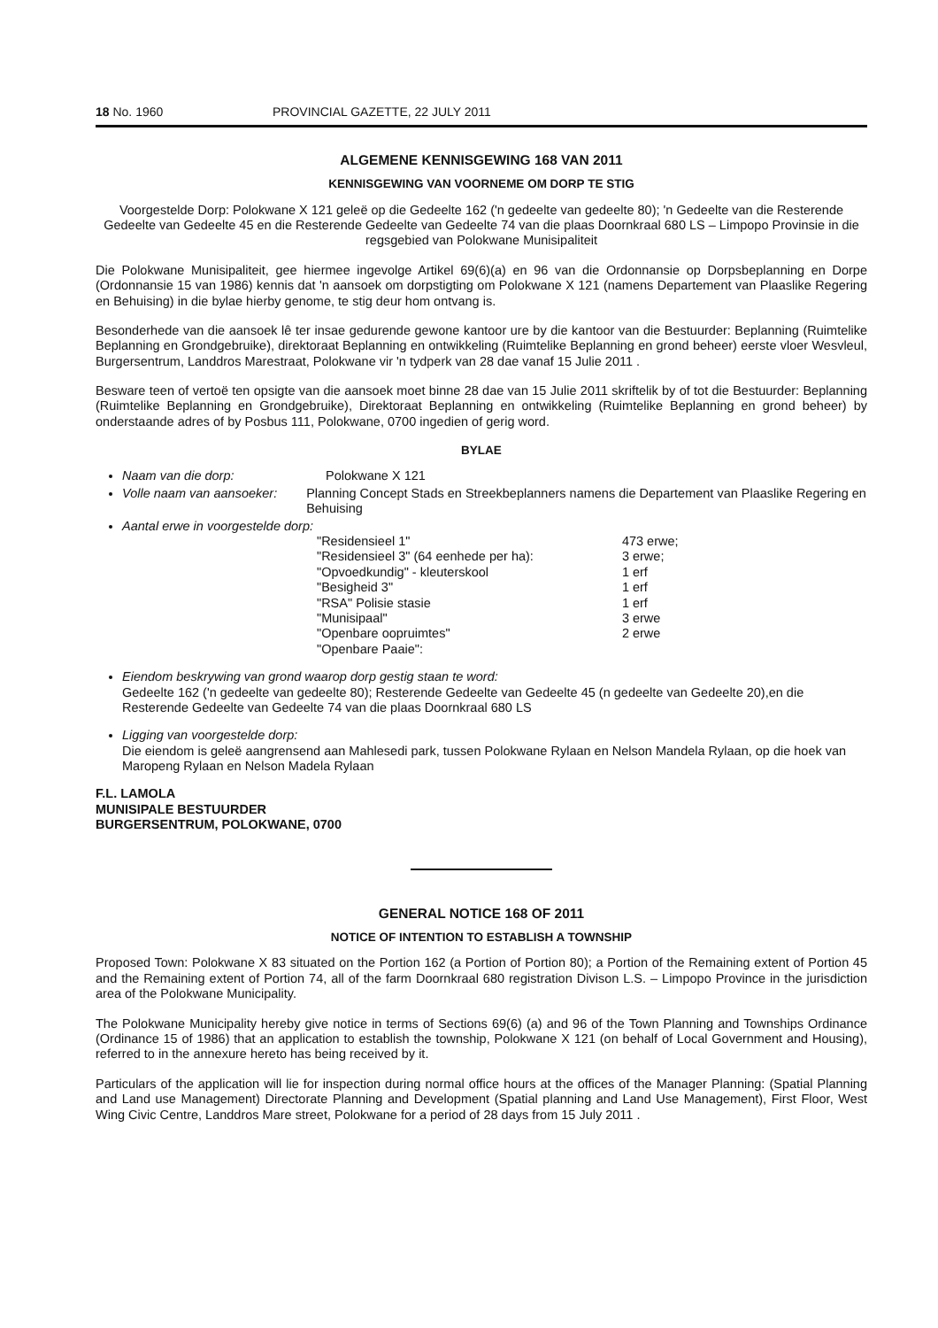18 No. 1960 PROVINCIAL GAZETTE, 22 JULY 2011
ALGEMENE KENNISGEWING 168 VAN 2011
KENNISGEWING VAN VOORNEME OM DORP TE STIG
Voorgestelde Dorp: Polokwane X 121 geleë op die Gedeelte 162 ('n gedeelte van gedeelte 80); 'n Gedeelte van die Resterende Gedeelte van Gedeelte 45 en die Resterende Gedeelte van Gedeelte 74 van die plaas Doornkraal 680 LS – Limpopo Provinsie in die regsgebied van Polokwane Munisipaliteit
Die Polokwane Munisipaliteit, gee hiermee ingevolge Artikel 69(6)(a) en 96 van die Ordonnansie op Dorpsbeplanning en Dorpe (Ordonnansie 15 van 1986) kennis dat 'n aansoek om dorpstigting om Polokwane X 121 (namens Departement van Plaaslike Regering en Behuising) in die bylae hierby genome, te stig deur hom ontvang is.
Besonderhede van die aansoek lê ter insae gedurende gewone kantoor ure by die kantoor van die Bestuurder: Beplanning (Ruimtelike Beplanning en Grondgebruike), direktoraat Beplanning en ontwikkeling (Ruimtelike Beplanning en grond beheer) eerste vloer Wesvleul, Burgersentrum, Landdros Marestraat, Polokwane vir 'n tydperk van 28 dae vanaf 15 Julie 2011 .
Besware teen of vertoë ten opsigte van die aansoek moet binne 28 dae van 15 Julie 2011 skriftelik by of tot die Bestuurder: Beplanning (Ruimtelike Beplanning en Grondgebruike), Direktoraat Beplanning en ontwikkeling (Ruimtelike Beplanning en grond beheer) by onderstaande adres of by Posbus 111, Polokwane, 0700 ingedien of gerig word.
BYLAE
Naam van die dorp: Polokwane X 121
Volle naam van aansoeker: Planning Concept Stads en Streekbeplanners namens die Departement van Plaaslike Regering en Behuising
Aantal erwe in voorgestelde dorp:
| "Residensieel 1" | 473 erwe; |
| "Residensieel 3" (64 eenhede per ha): | 3 erwe; |
| "Opvoedkundig" - kleuterskool | 1 erf |
| "Besigheid 3" | 1 erf |
| "RSA" Polisie stasie | 1 erf |
| "Munisipaal" | 3 erwe |
| "Openbare oopruimtes" | 2 erwe |
| "Openbare Paaie": | |
Eiendom beskrywing van grond waarop dorp gestig staan te word:
Gedeelte 162 ('n gedeelte van gedeelte 80); Resterende Gedeelte van Gedeelte 45 (n gedeelte van Gedeelte 20),en die Resterende Gedeelte van Gedeelte 74 van die plaas Doornkraal 680 LS
Ligging van voorgestelde dorp:
Die eiendom is geleë aangrensend aan Mahlesedi park, tussen Polokwane Rylaan en Nelson Mandela Rylaan, op die hoek van Maropeng Rylaan en Nelson Madela Rylaan
F.L. LAMOLA
MUNISIPALE BESTUURDER
BURGERSENTRUM, POLOKWANE, 0700
GENERAL NOTICE 168 OF 2011
NOTICE OF INTENTION TO ESTABLISH A TOWNSHIP
Proposed Town: Polokwane X 83 situated on the Portion 162 (a Portion of Portion 80); a Portion of the Remaining extent of Portion 45 and the Remaining extent of Portion 74, all of the farm Doornkraal 680 registration Divison L.S. – Limpopo Province in the jurisdiction area of the Polokwane Municipality.
The Polokwane Municipality hereby give notice in terms of Sections 69(6) (a) and 96 of the Town Planning and Townships Ordinance (Ordinance 15 of 1986) that an application to establish the township, Polokwane X 121 (on behalf of Local Government and Housing), referred to in the annexure hereto has being received by it.
Particulars of the application will lie for inspection during normal office hours at the offices of the Manager Planning: (Spatial Planning and Land use Management) Directorate Planning and Development (Spatial planning and Land Use Management), First Floor, West Wing Civic Centre, Landdros Mare street, Polokwane for a period of 28 days from 15 July 2011 .